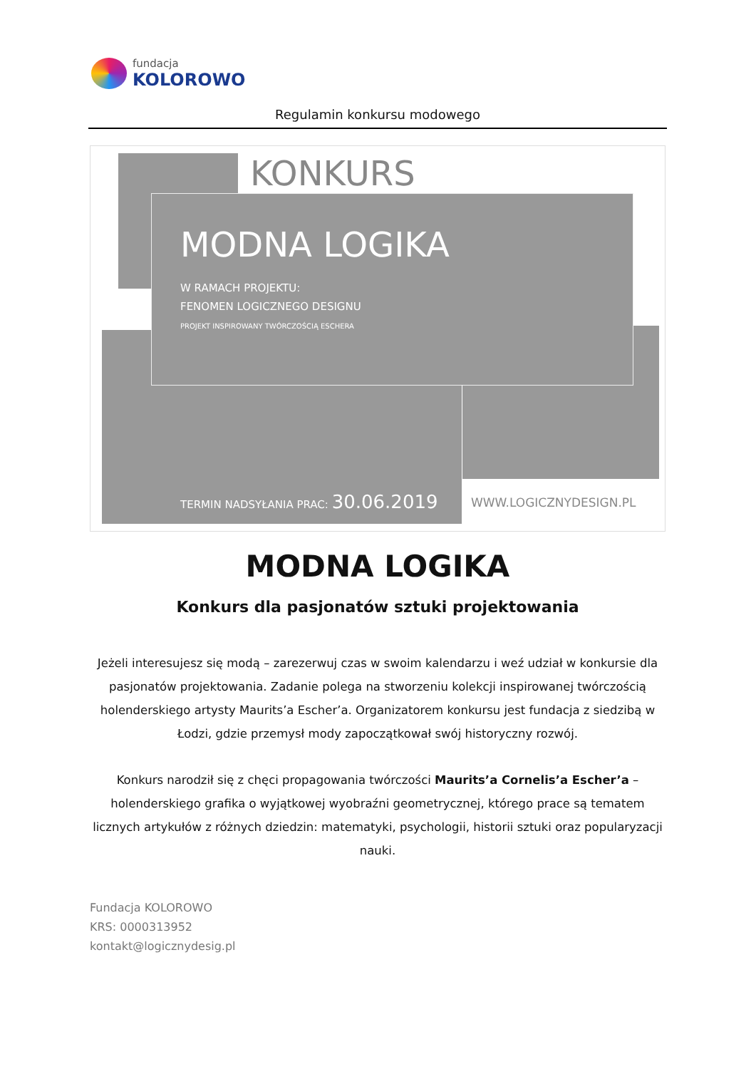fundacja
KOLOROWO
Regulamin konkursu modowego
KONKURS
MODNA LOGIKA
W RAMACH PROJEKTU:
FENOMEN LOGICZNEGO DESIGNU
PROJEKT INSPIROWANY TWÓRCZOŚCIĄ ESCHERA
TERMIN NADSYŁANIA PRAC: 30.06.2019
WWW.LOGICZNYDESIGN.PL
MODNA LOGIKA
Konkurs dla pasjonatów sztuki projektowania
Jeżeli interesujesz się modą – zarezerwuj czas w swoim kalendarzu i weź udział w konkursie dla pasjonatów projektowania. Zadanie polega na stworzeniu kolekcji inspirowanej twórczością holenderskiego artysty Maurits’a Escher’a. Organizatorem konkursu jest fundacja z siedzibą w Łodzi, gdzie przemysł mody zapoczątkował swój historyczny rozwój.
Konkurs narodził się z chęci propagowania twórczości Maurits’a Cornelis’a Escher’a – holenderskiego grafika o wyjątkowej wyobraźni geometrycznej, którego prace są tematem licznych artykułów z różnych dziedzin: matematyki, psychologii, historii sztuki oraz popularyzacji nauki.
Fundacja KOLOROWO
KRS: 0000313952
kontakt@logicznydesig.pl